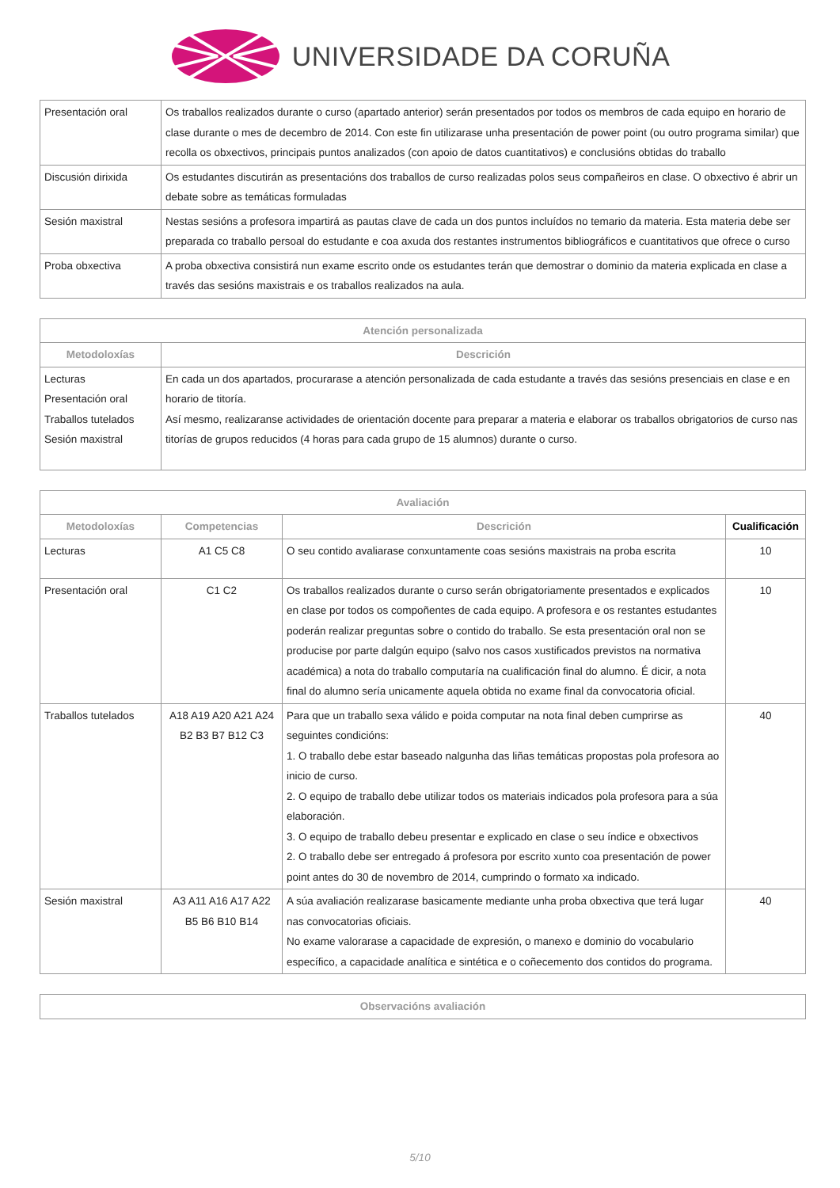UNIVERSIDADE DA CORUÑA
| Presentación oral | Os traballos realizados durante o curso (apartado anterior) serán presentados por todos os membros de cada equipo en horario de clase durante o mes de decembro de 2014. Con este fin utilizarase unha presentación de power point (ou outro programa similar) que recolla os obxectivos, principais puntos analizados (con apoio de datos cuantitativos) e conclusións obtidas do traballo |
| Discusión dirixida | Os estudantes discutirán as presentacións dos traballos de curso realizadas polos seus compañeiros en clase. O obxectivo é abrir un debate sobre as temáticas formuladas |
| Sesión maxistral | Nestas sesións a profesora impartirá as pautas clave de cada un dos puntos incluídos no temario da materia. Esta materia debe ser preparada co traballo persoal do estudante e coa axuda dos restantes instrumentos bibliográficos e cuantitativos que ofrece o curso |
| Proba obxectiva | A proba obxectiva consistirá nun exame escrito onde os estudantes terán que demostrar o dominio da materia explicada en clase a través das sesións maxistrais e os traballos realizados na aula. |
| Atención personalizada | |
| --- | --- |
| Metodoloxías | Descrición |
| Lecturas Presentación oral Traballos tutelados Sesión maxistral | En cada un dos apartados, procurarase a atención personalizada de cada estudante a través das sesións presenciais en clase e en horario de titoría. Así mesmo, realizaranse actividades de orientación docente para preparar a materia e elaborar os traballos obrigatorios de curso nas titorías de grupos reducidos (4 horas para cada grupo de 15 alumnos) durante o curso. |
| Avaliación | | | |
| --- | --- | --- | --- |
| Metodoloxías | Competencias | Descrición | Cualificación |
| Lecturas | A1 C5 C8 | O seu contido avaliarase conxuntamente coas sesións maxistrais na proba escrita | 10 |
| Presentación oral | C1 C2 | Os traballos realizados durante o curso serán obrigatoriamente presentados e explicados en clase por todos os compoñentes de cada equipo. A profesora e os restantes estudantes poderán realizar preguntas sobre o contido do traballo. Se esta presentación oral non se producise por parte dalgún equipo (salvo nos casos xustificados previstos na normativa académica) a nota do traballo computaría na cualificación final do alumno. É dicir, a nota final do alumno sería unicamente aquela obtida no exame final da convocatoria oficial. | 10 |
| Traballos tutelados | A18 A19 A20 A21 A24 B2 B3 B7 B12 C3 | Para que un traballo sexa válido e poida computar na nota final deben cumprirse as seguintes condicións: 1. O traballo debe estar baseado nalgunha das liñas temáticas propostas pola profesora ao inicio de curso. 2. O equipo de traballo debe utilizar todos os materiais indicados pola profesora para a súa elaboración. 3. O equipo de traballo debeu presentar e explicado en clase o seu índice e obxectivos 2. O traballo debe ser entregado á profesora por escrito xunto coa presentación de power point antes do 30 de novembro de 2014, cumprindo o formato xa indicado. | 40 |
| Sesión maxistral | A3 A11 A16 A17 A22 B5 B6 B10 B14 | A súa avaliación realizarase basicamente mediante unha proba obxectiva que terá lugar nas convocatorias oficiais. No exame valorarase a capacidade de expresión, o manexo e dominio do vocabulario específico, a capacidade analítica e sintética e o coñecemento dos contidos do programa. | 40 |
| Observacións avaliación |
| --- |
5/10